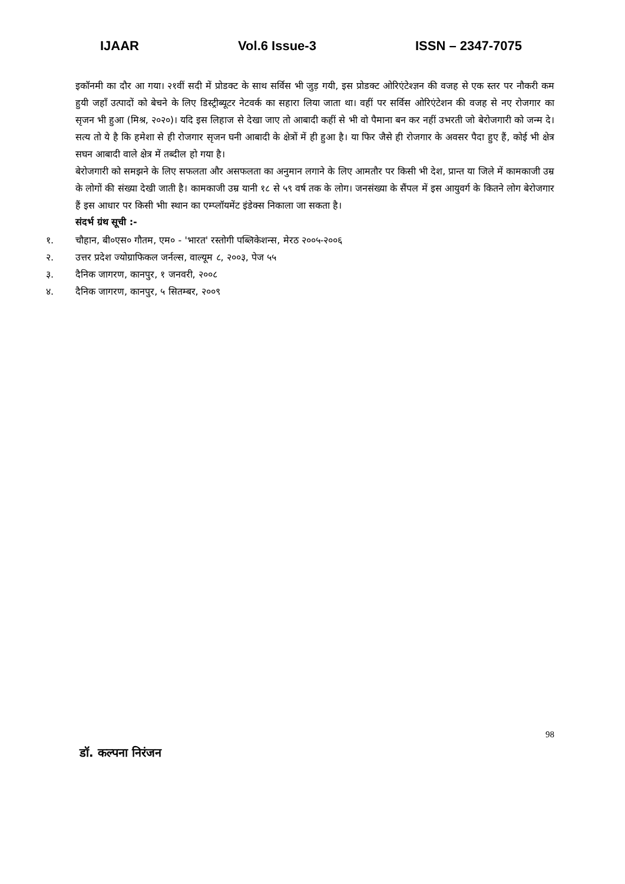IJAAR Vol.6 Issue-3 ISSN – 2347-7075
इकॉनमी का दौर आ गया। २१वीं सदी में प्रोडक्ट के साथ सर्विस भी जुड़ गयी, इस प्रोडक्ट ओरिएंटेश्ज्ञन की वजह से एक स्तर पर नौकरी कम हुयी जहाँ उत्पादों को बेचने के लिए डिस्ट्रीब्यूटर नेटवर्क का सहारा लिया जाता था। वहीं पर सर्विस ओरिएंटेशन की वजह से नए रोजगार का सृजन भी हुआ (मिश्र, २०२०)। यदि इस लिहाज से देखा जाए तो आबादी कहीं से भी वो पैमाना बन कर नहीं उभरती जो बेरोजगारी को जन्म दे। सत्य तो ये है कि हमेशा से ही रोजगार सृजन घनी आबादी के क्षेत्रों में ही हुआ है। या फिर जैसे ही रोजगार के अवसर पैदा हुए हैं, कोई भी क्षेत्र सघन आबादी वाले क्षेत्र में तब्दील हो गया है।
बेरोजगारी को समझने के लिए सफलता और असफलता का अनुमान लगाने के लिए आमतौर पर किसी भी देश, प्रान्त या जिले में कामकाजी उम्र के लोगों की संख्या देखी जाती है। कामकाजी उम्र यानी १८ से ५९ वर्ष तक के लोग। जनसंख्या के सैंपल में इस आयुवर्ग के कितने लोग बेरोजगार हैं इस आधार पर किसी भीा स्थान का एम्प्लॉयमेंट इंडेक्स निकाला जा सकता है।
संदर्भ ग्रंथ सूची :-
१. चौहान, बी०एस० गौतम, एम० - 'भारत' रस्तोगी पब्लिकेशन्स, मेरठ २००५-२००६
२. उत्तर प्रदेश ज्योग्राफिकल जर्नल्स, वाल्यूम ८, २००३, पेज ५५
३. दैनिक जागरण, कानपुर, १ जनवरी, २००८
४. दैनिक जागरण, कानपुर, ५ सितम्बर, २००९
98
डॉ. कल्पना निरंजन